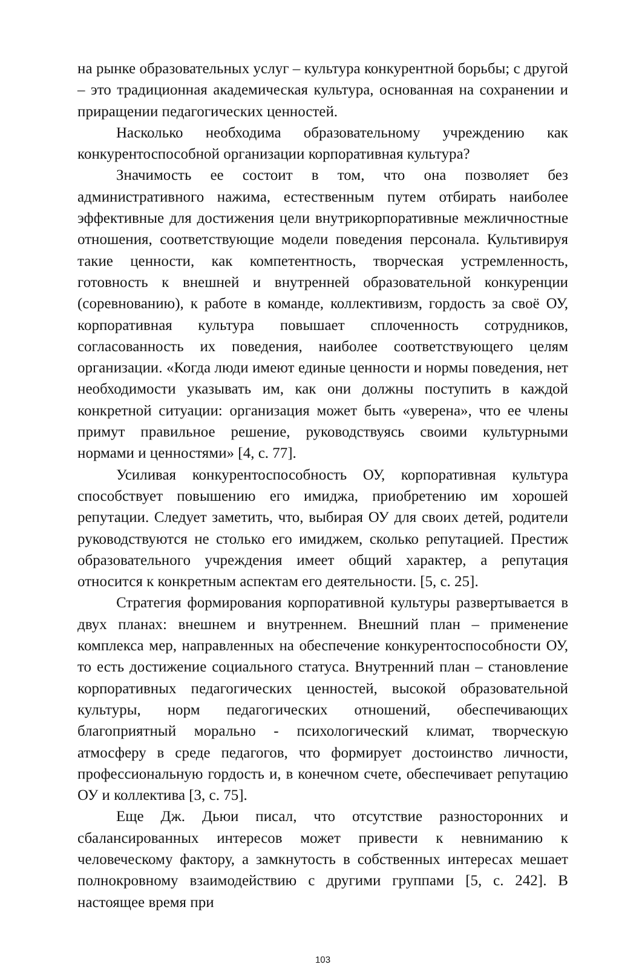на рынке образовательных услуг – культура конкурентной борьбы; с другой – это традиционная академическая культура, основанная на сохранении и приращении педагогических ценностей.
Насколько необходима образовательному учреждению как конкурентоспособной организации корпоративная культура?
Значимость ее состоит в том, что она позволяет без административного нажима, естественным путем отбирать наиболее эффективные для достижения цели внутрикорпоративные межличностные отношения, соответствующие модели поведения персонала. Культивируя такие ценности, как компетентность, творческая устремленность, готовность к внешней и внутренней образовательной конкуренции (соревнованию), к работе в команде, коллективизм, гордость за своё ОУ, корпоративная культура повышает сплоченность сотрудников, согласованность их поведения, наиболее соответствующего целям организации. «Когда люди имеют единые ценности и нормы поведения, нет необходимости указывать им, как они должны поступить в каждой конкретной ситуации: организация может быть «уверена», что ее члены примут правильное решение, руководствуясь своими культурными нормами и ценностями» [4, с. 77].
Усиливая конкурентоспособность ОУ, корпоративная культура способствует повышению его имиджа, приобретению им хорошей репутации. Следует заметить, что, выбирая ОУ для своих детей, родители руководствуются не столько его имиджем, сколько репутацией. Престиж образовательного учреждения имеет общий характер, а репутация относится к конкретным аспектам его деятельности. [5, с. 25].
Стратегия формирования корпоративной культуры развертывается в двух планах: внешнем и внутреннем. Внешний план – применение комплекса мер, направленных на обеспечение конкурентоспособности ОУ, то есть достижение социального статуса. Внутренний план – становление корпоративных педагогических ценностей, высокой образовательной культуры, норм педагогических отношений, обеспечивающих благоприятный морально - психологический климат, творческую атмосферу в среде педагогов, что формирует достоинство личности, профессиональную гордость и, в конечном счете, обеспечивает репутацию ОУ и коллектива [3, с. 75].
Еще Дж. Дьюи писал, что отсутствие разносторонних и сбалансированных интересов может привести к невниманию к человеческому фактору, а замкнутость в собственных интересах мешает полнокровному взаимодействию с другими группами [5, с. 242]. В настоящее время при
103